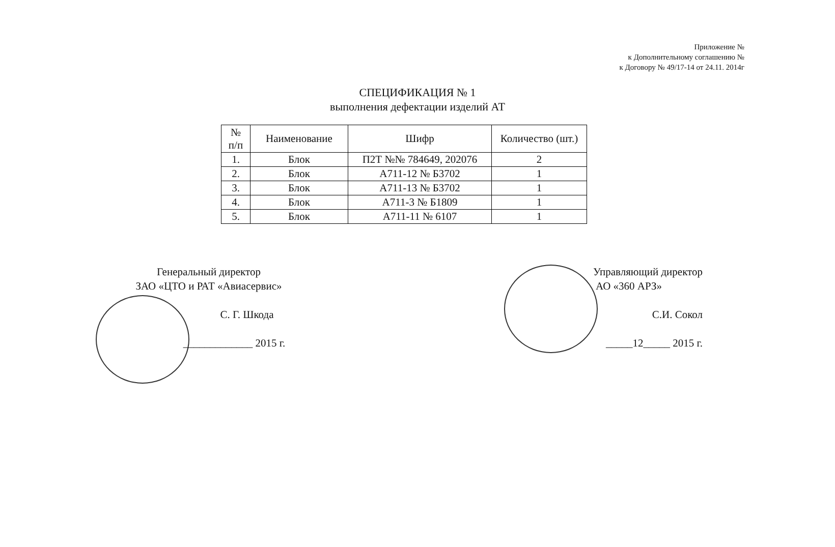Приложение №
к Дополнительному соглашению №
к Договору № 49/17-14 от 24.11. 2014г
СПЕЦИФИКАЦИЯ № 1
выполнения дефектации изделий АТ
| № п/п | Наименование | Шифр | Количество (шт.) |
| --- | --- | --- | --- |
| 1. | Блок | П2Т №№ 784649, 202076 | 2 |
| 2. | Блок | А711-12 № Б3702 | 1 |
| 3. | Блок | А711-13 № Б3702 | 1 |
| 4. | Блок | А711-3 № Б1809 | 1 |
| 5. | Блок | А711-11 № 6107 | 1 |
Генеральный директор
ЗАО «ЦТО и РАТ «Авиасервис»
С. Г. Шкода
_____________ 2015 г.
Управляющий директор
АО «360 АРЗ»
С.И. Сокол
_____12_____ 2015 г.